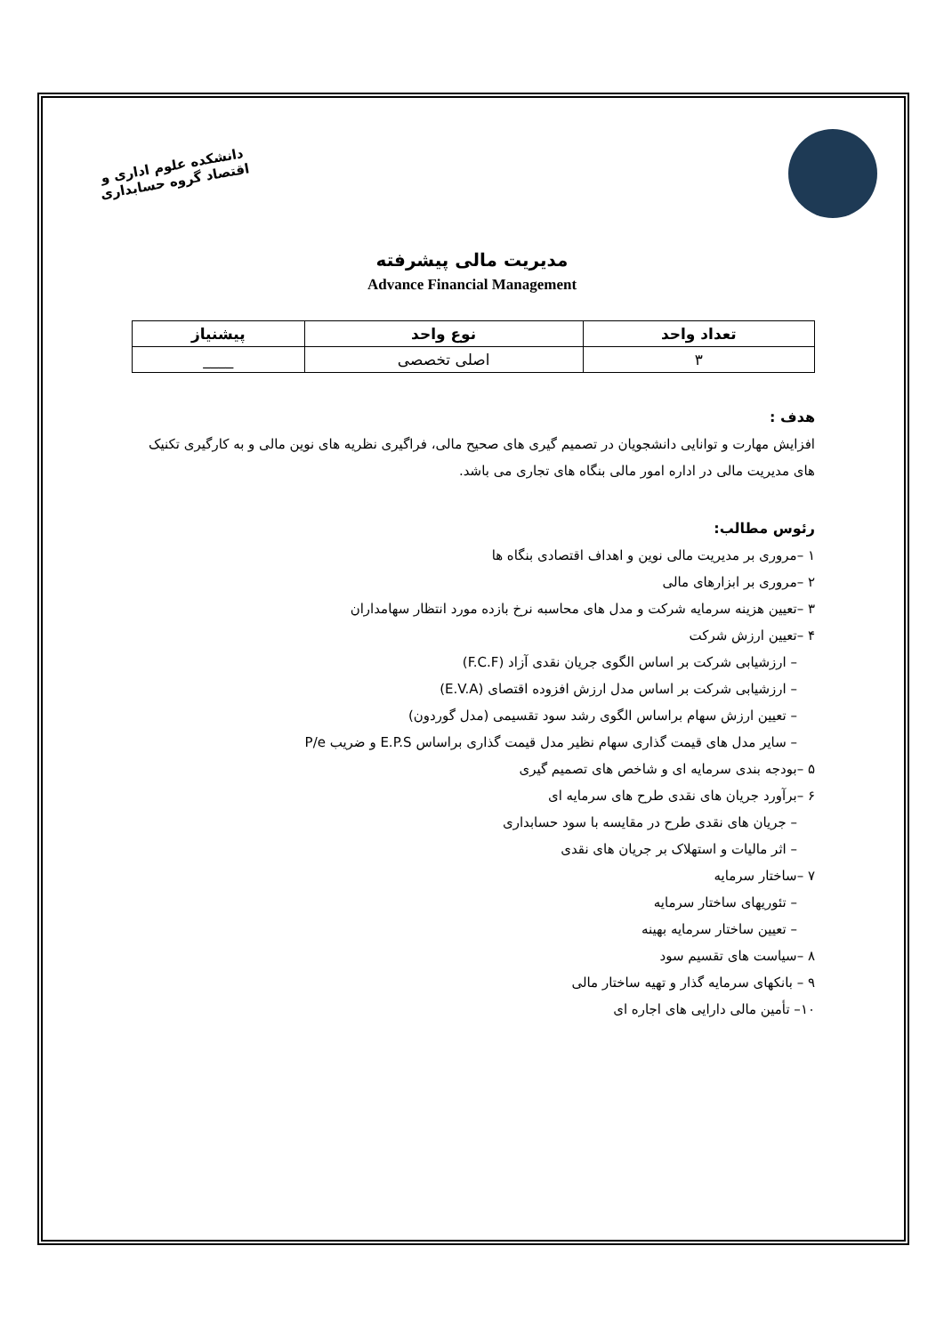دانشکده علوم اداری و اقتصاد گروه حسابداری
مدیریت مالی پیشرفته
Advance Financial Management
| تعداد واحد | نوع واحد | پیشنیاز |
| --- | --- | --- |
| ۳ | اصلی تخصصی | ____ |
هدف :
افزایش مهارت و توانایی دانشجویان در تصمیم گیری های صحیح مالی، فراگیری نظریه های نوین مالی و به کارگیری تکنیک های مدیریت مالی در اداره امور مالی بنگاه های تجاری می باشد.
رئوس مطالب:
۱ –مروری بر مدیریت مالی نوین و اهداف اقتصادی بنگاه ها
۲ –مروری بر ابزارهای مالی
۳ –تعیین هزینه سرمایه شرکت و مدل های محاسبه نرخ بازده مورد انتظار سهامداران
۴ –تعیین ارزش شرکت
– ارزشیابی شرکت بر اساس الگوی جریان نقدی آزاد (F.C.F)
– ارزشیابی شرکت بر اساس مدل ارزش افزوده اقتصای (E.V.A)
– تعیین ارزش سهام براساس الگوی رشد سود تقسیمی (مدل گوردون)
– سایر مدل های قیمت گذاری سهام نظیر مدل قیمت گذاری براساس E.P.S و ضریب P/e
۵ –بودجه بندی سرمایه ای و شاخص های تصمیم گیری
۶ –برآورد جریان های نقدی طرح های سرمایه ای
– جریان های نقدی طرح در مقایسه با سود حسابداری
– اثر مالیات و استهلاک بر جریان های نقدی
۷ –ساختار سرمایه
– تئوریهای ساختار سرمایه
– تعیین ساختار سرمایه بهینه
۸ –سیاست های تقسیم سود
۹ – بانکهای سرمایه گذار و تهیه ساختار مالی
۱۰– تأمین مالی دارایی های اجاره ای